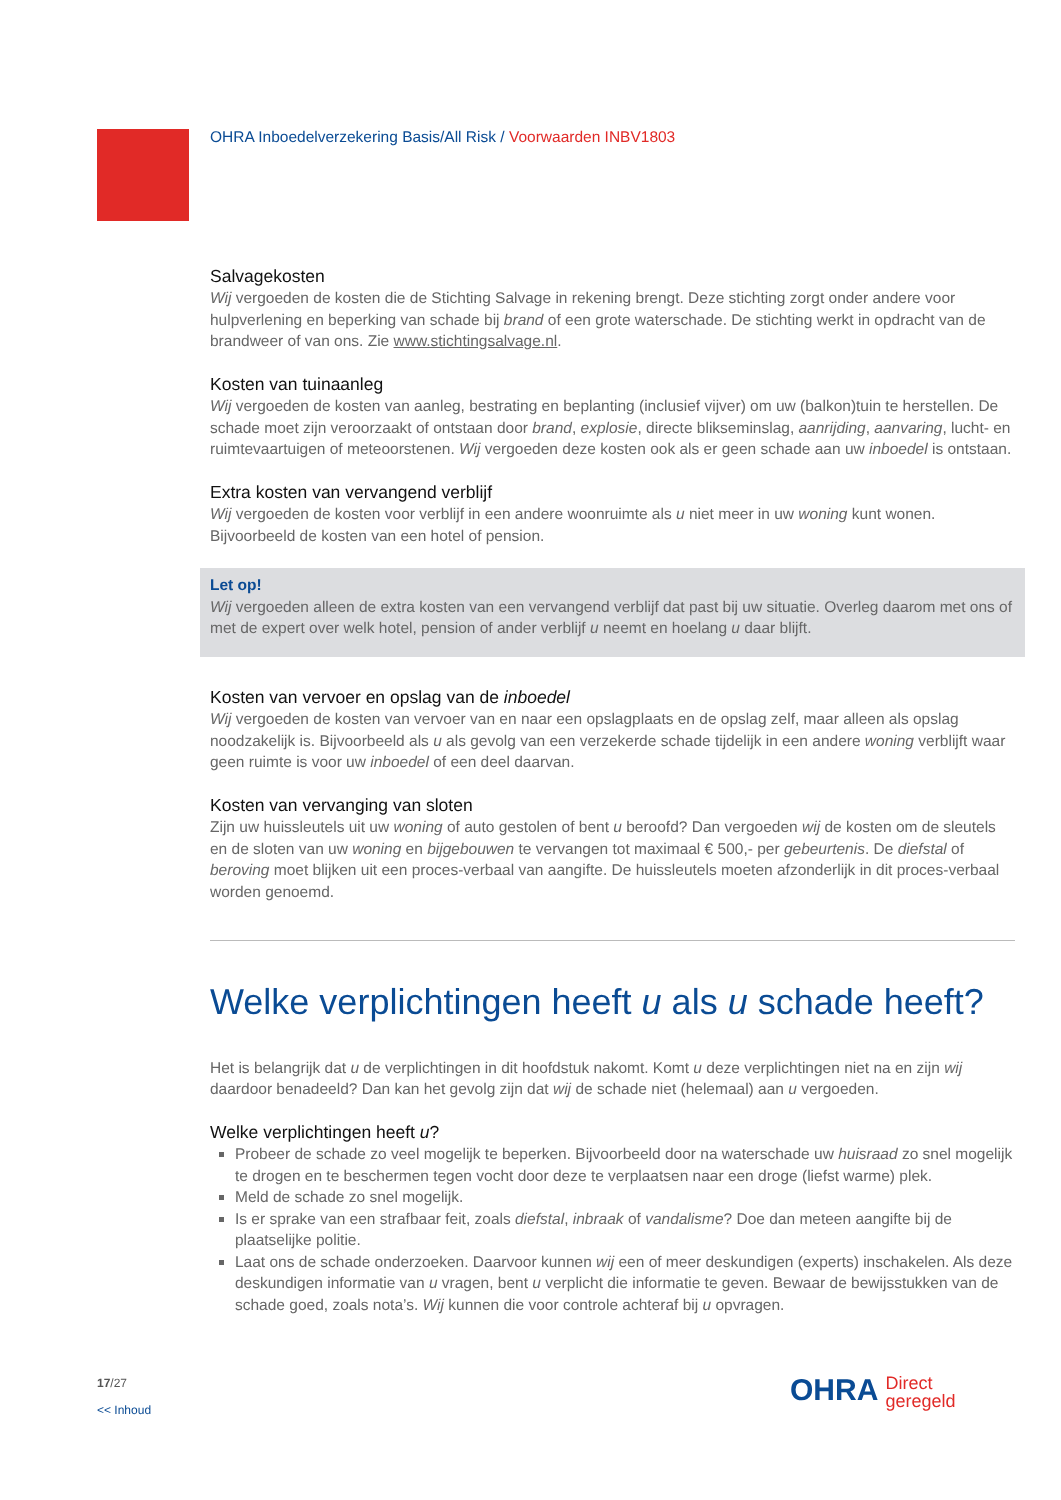OHRA Inboedelverzekering Basis/All Risk / Voorwaarden INBV1803
Salvagekosten
Wij vergoeden de kosten die de Stichting Salvage in rekening brengt. Deze stichting zorgt onder andere voor hulpverlening en beperking van schade bij brand of een grote waterschade. De stichting werkt in opdracht van de brandweer of van ons. Zie www.stichtingsalvage.nl.
Kosten van tuinaanleg
Wij vergoeden de kosten van aanleg, bestrating en beplanting (inclusief vijver) om uw (balkon)tuin te herstellen. De schade moet zijn veroorzaakt of ontstaan door brand, explosie, directe blikseminslag, aanrijding, aanvaring, lucht- en ruimtevaartuigen of meteoorstenen. Wij vergoeden deze kosten ook als er geen schade aan uw inboedel is ontstaan.
Extra kosten van vervangend verblijf
Wij vergoeden de kosten voor verblijf in een andere woonruimte als u niet meer in uw woning kunt wonen. Bijvoorbeeld de kosten van een hotel of pension.
Let op!
Wij vergoeden alleen de extra kosten van een vervangend verblijf dat past bij uw situatie. Overleg daarom met ons of met de expert over welk hotel, pension of ander verblijf u neemt en hoelang u daar blijft.
Kosten van vervoer en opslag van de inboedel
Wij vergoeden de kosten van vervoer van en naar een opslagplaats en de opslag zelf, maar alleen als opslag noodzakelijk is. Bijvoorbeeld als u als gevolg van een verzekerde schade tijdelijk in een andere woning verblijft waar geen ruimte is voor uw inboedel of een deel daarvan.
Kosten van vervanging van sloten
Zijn uw huissleutels uit uw woning of auto gestolen of bent u beroofd? Dan vergoeden wij de kosten om de sleutels en de sloten van uw woning en bijgebouwen te vervangen tot maximaal € 500,- per gebeurtenis. De diefstal of beroving moet blijken uit een proces-verbaal van aangifte. De huissleutels moeten afzonderlijk in dit proces-verbaal worden genoemd.
Welke verplichtingen heeft u als u schade heeft?
Het is belangrijk dat u de verplichtingen in dit hoofdstuk nakomt. Komt u deze verplichtingen niet na en zijn wij daardoor benadeeld? Dan kan het gevolg zijn dat wij de schade niet (helemaal) aan u vergoeden.
Welke verplichtingen heeft u?
Probeer de schade zo veel mogelijk te beperken. Bijvoorbeeld door na waterschade uw huisraad zo snel mogelijk te drogen en te beschermen tegen vocht door deze te verplaatsen naar een droge (liefst warme) plek.
Meld de schade zo snel mogelijk.
Is er sprake van een strafbaar feit, zoals diefstal, inbraak of vandalisme? Doe dan meteen aangifte bij de plaatselijke politie.
Laat ons de schade onderzoeken. Daarvoor kunnen wij een of meer deskundigen (experts) inschakelen. Als deze deskundigen informatie van u vragen, bent u verplicht die informatie te geven. Bewaar de bewijsstukken van de schade goed, zoals nota’s. Wij kunnen die voor controle achteraf bij u opvragen.
17/27
<< Inhoud
OHRA Direct
geregeld